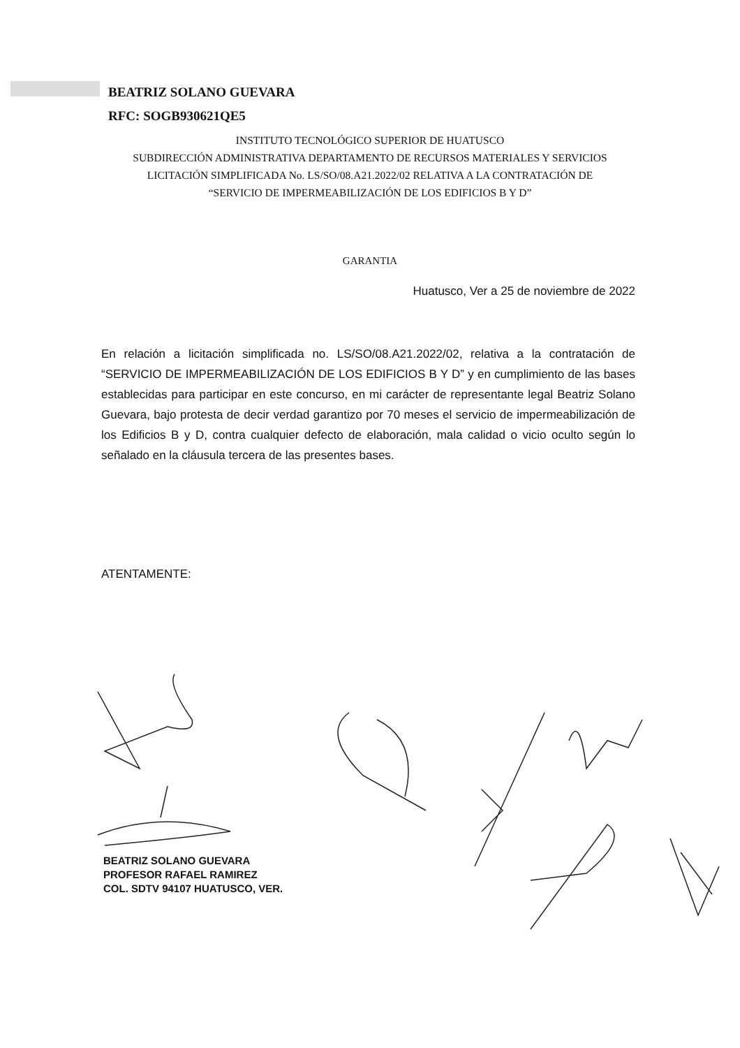BEATRIZ SOLANO GUEVARA
RFC: SOGB930621QE5
INSTITUTO TECNOLÓGICO SUPERIOR DE HUATUSCO
SUBDIRECCIÓN ADMINISTRATIVA DEPARTAMENTO DE RECURSOS MATERIALES Y SERVICIOS
LICITACIÓN SIMPLIFICADA No. LS/SO/08.A21.2022/02 RELATIVA A LA CONTRATACIÓN DE
“SERVICIO DE IMPERMEABILIZACIÓN DE LOS EDIFICIOS B Y D”
GARANTIA
Huatusco, Ver a 25 de noviembre de 2022
En relación a licitación simplificada no. LS/SO/08.A21.2022/02, relativa a la contratación de “SERVICIO DE IMPERMEABILIZACIÓN DE LOS EDIFICIOS B Y D” y en cumplimiento de las bases establecidas para participar en este concurso, en mi carácter de representante legal Beatriz Solano Guevara, bajo protesta de decir verdad garantizo por 70 meses el servicio de impermeabilización de los Edificios B y D, contra cualquier defecto de elaboración, mala calidad o vicio oculto según lo señalado en la cláusula tercera de las presentes bases.
ATENTAMENTE:
BEATRIZ SOLANO GUEVARA
PROFESOR RAFAEL RAMIREZ
COL. SDTV 94107 HUATUSCO, VER.